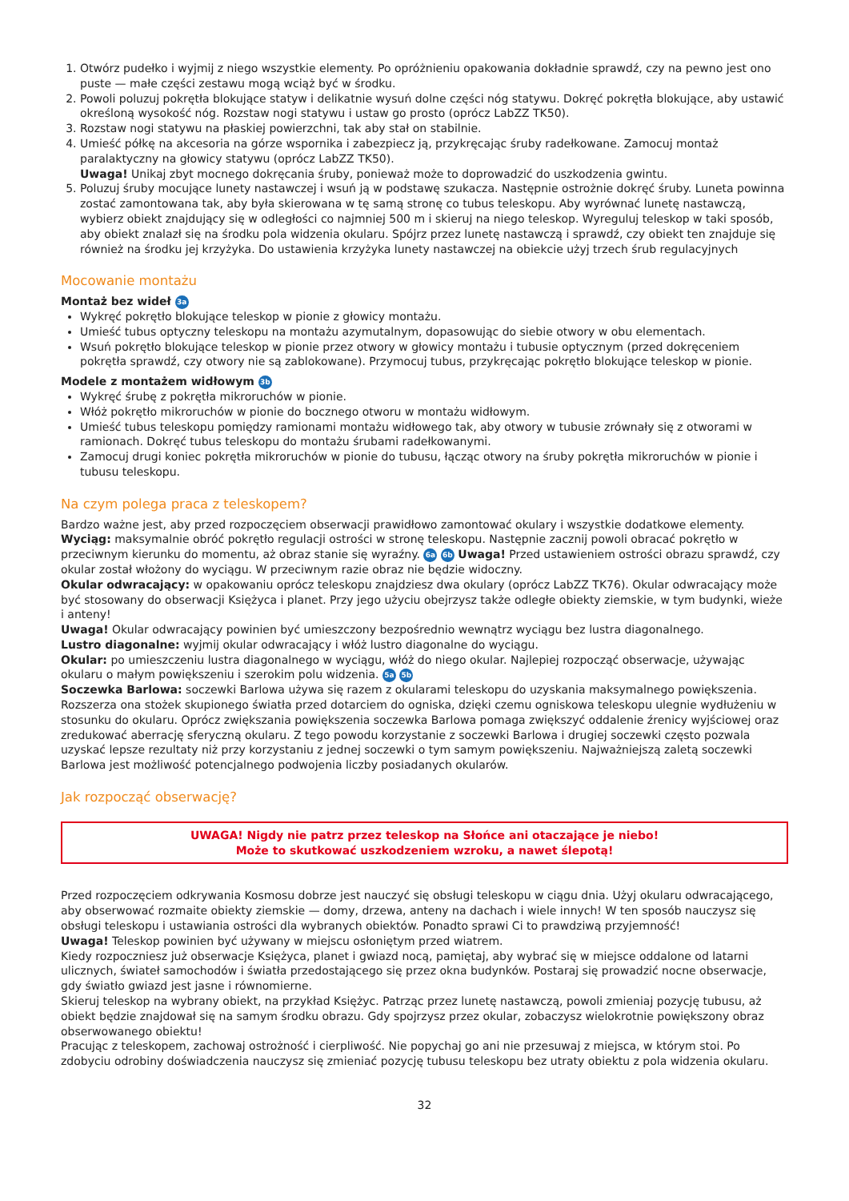1. Otwórz pudełko i wyjmij z niego wszystkie elementy. Po opróżnieniu opakowania dokładnie sprawdź, czy na pewno jest ono puste — małe części zestawu mogą wciąż być w środku.
2. Powoli poluzuj pokrętła blokujące statyw i delikatnie wysuń dolne części nóg statywu. Dokręć pokrętła blokujące, aby ustawić określoną wysokość nóg. Rozstaw nogi statywu i ustaw go prosto (oprócz LabZZ TK50).
3. Rozstaw nogi statywu na płaskiej powierzchni, tak aby stał on stabilnie.
4. Umieść półkę na akcesoria na górze wspornika i zabezpiecz ją, przykręcając śruby radełkowane. Zamocuj montaż paralaktyczny na głowicy statywu (oprócz LabZZ TK50).
Uwaga! Unikaj zbyt mocnego dokręcania śruby, ponieważ może to doprowadzić do uszkodzenia gwintu.
5. Poluzuj śruby mocujące lunety nastawczej i wsuń ją w podstawę szukacza. Następnie ostrożnie dokręć śruby. Luneta powinna zostać zamontowana tak, aby była skierowana w tę samą stronę co tubus teleskopu. Aby wyrównać lunetę nastawczą, wybierz obiekt znajdujący się w odległości co najmniej 500 m i skieruj na niego teleskop. Wyreguluj teleskop w taki sposób, aby obiekt znalazł się na środku pola widzenia okularu. Spójrz przez lunetę nastawczą i sprawdź, czy obiekt ten znajduje się również na środku jej krzyżyka. Do ustawienia krzyżyka lunety nastawczej na obiekcie użyj trzech śrub regulacyjnych
Mocowanie montażu
Montaż bez wideł 3a
Wykręć pokrętło blokujące teleskop w pionie z głowicy montażu.
Umieść tubus optyczny teleskopu na montażu azymutalnym, dopasowując do siebie otwory w obu elementach.
Wsuń pokrętło blokujące teleskop w pionie przez otwory w głowicy montażu i tubusie optycznym (przed dokręceniem pokrętła sprawdź, czy otwory nie są zablokowane). Przymocuj tubus, przykręcając pokrętło blokujące teleskop w pionie.
Modele z montażem widłowym 3b
Wykręć śrubę z pokrętła mikroruchów w pionie.
Włóż pokrętło mikroruchów w pionie do bocznego otworu w montażu widłowym.
Umieść tubus teleskopu pomiędzy ramionami montażu widłowego tak, aby otwory w tubusie zrównały się z otworami w ramionach. Dokręć tubus teleskopu do montażu śrubami radełkowanymi.
Zamocuj drugi koniec pokrętła mikroruchów w pionie do tubusu, łącząc otwory na śruby pokrętła mikroruchów w pionie i tubusu teleskopu.
Na czym polega praca z teleskopem?
Bardzo ważne jest, aby przed rozpoczęciem obserwacji prawidłowo zamontować okulary i wszystkie dodatkowe elementy.
Wyciąg: maksymalnie obróć pokrętło regulacji ostrości w stronę teleskopu. Następnie zacznij powoli obracać pokrętło w przeciwnym kierunku do momentu, aż obraz stanie się wyraźny. 6a 6b Uwaga! Przed ustawieniem ostrości obrazu sprawdź, czy okular został włożony do wyciągu. W przeciwnym razie obraz nie będzie widoczny.
Okular odwracający: w opakowaniu oprócz teleskopu znajdziesz dwa okulary (oprócz LabZZ TK76). Okular odwracający może być stosowany do obserwacji Księżyca i planet. Przy jego użyciu obejrzysz także odległe obiekty ziemskie, w tym budynki, wieże i anteny!
Uwaga! Okular odwracający powinien być umieszczony bezpośrednio wewnątrz wyciągu bez lustra diagonalnego.
Lustro diagonalne: wyjmij okular odwracający i włóż lustro diagonalne do wyciągu.
Okular: po umieszczeniu lustra diagonalnego w wyciągu, włóż do niego okular. Najlepiej rozpocząć obserwacje, używając okularu o małym powiększeniu i szerokim polu widzenia. 5a 5b
Soczewka Barlowa: soczewki Barlowa używa się razem z okularami teleskopu do uzyskania maksymalnego powiększenia. Rozszerza ona stożek skupionego światła przed dotarciem do ogniska, dzięki czemu ogniskowa teleskopu ulegnie wydłużeniu w stosunku do okularu. Oprócz zwiększania powiększenia soczewka Barlowa pomaga zwiększyć oddalenie źrenicy wyjściowej oraz zredukować aberrację sferyczną okularu. Z tego powodu korzystanie z soczewki Barlowa i drugiej soczewki często pozwala uzyskać lepsze rezultaty niż przy korzystaniu z jednej soczewki o tym samym powiększeniu. Najważniejszą zaletą soczewki Barlowa jest możliwość potencjalnego podwojenia liczby posiadanych okularów.
Jak rozpocząć obserwację?
UWAGA! Nigdy nie patrz przez teleskop na Słońce ani otaczające je niebo!
Może to skutkować uszkodzeniem wzroku, a nawet ślepotą!
Przed rozpoczęciem odkrywania Kosmosu dobrze jest nauczyć się obsługi teleskopu w ciągu dnia. Użyj okularu odwracającego, aby obserwować rozmaite obiekty ziemskie — domy, drzewa, anteny na dachach i wiele innych! W ten sposób nauczysz się obsługi teleskopu i ustawiania ostrości dla wybranych obiektów. Ponadto sprawi Ci to prawdziwą przyjemność!
Uwaga! Teleskop powinien być używany w miejscu osłoniętym przed wiatrem.
Kiedy rozpoczniesz już obserwacje Księżyca, planet i gwiazd nocą, pamiętaj, aby wybrać się w miejsce oddalone od latarni ulicznych, świateł samochodów i światła przedostającego się przez okna budynków. Postaraj się prowadzić nocne obserwacje, gdy światło gwiazd jest jasne i równomierne.
Skieruj teleskop na wybrany obiekt, na przykład Księżyc. Patrząc przez lunetę nastawczą, powoli zmieniaj pozycję tubusu, aż obiekt będzie znajdował się na samym środku obrazu. Gdy spojrzysz przez okular, zobaczysz wielokrotnie powiększony obraz obserwowanego obiektu!
Pracując z teleskopem, zachowaj ostrożność i cierpliwość. Nie popychaj go ani nie przesuwaj z miejsca, w którym stoi. Po zdobyciu odrobiny doświadczenia nauczysz się zmieniać pozycję tubusu teleskopu bez utraty obiektu z pola widzenia okularu.
32